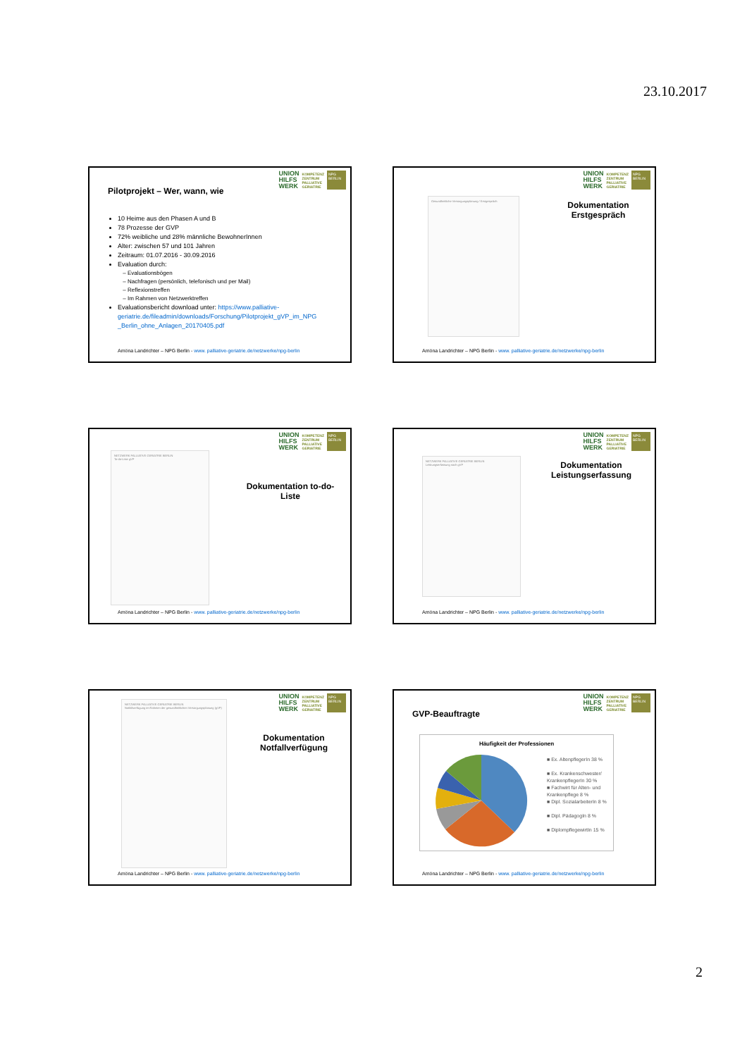23.10.2017
UNION
HILFS
WERK
KOMPETENZ
ZENTRUM
PALLIATIVE
GERIATRIE
NPG BERLIN
Pilotprojekt – Wer, wann, wie
10 Heime aus den Phasen A und B
78 Prozesse der GVP
72% weibliche und 28% männliche BewohnerInnen
Alter: zwischen 57 und 101 Jahren
Zeitraum: 01.07.2016 - 30.09.2016
Evaluation durch:
Evaluationsbögen
Nachfragen (persönlich, telefonisch und per Mail)
Reflexionstreffen
Im Rahmen von Netzwerktreffen
Evaluationsbericht download unter: https://www.palliative-geriatrie.de/fileadmin/downloads/Forschung/Pilotprojekt_gVP_im_NPG _Berlin_ohne_Anlagen_20170405.pdf
Amöna Landrichter – NPG Berlin - www. palliative-geriatrie.de/netzwerke/npg-berlin
UNION
HILFS
WERK
KOMPETENZ
ZENTRUM
PALLIATIVE
GERIATRIE
NPG BERLIN
Gesundheitliche Versorgungsplanung / Erstgespräch
Dokumentation Erstgespräch
Amöna Landrichter – NPG Berlin - www. palliative-geriatrie.de/netzwerke/npg-berlin
UNION
HILFS
WERK
KOMPETENZ
ZENTRUM
PALLIATIVE
GERIATRIE
NPG BERLIN
NETZWERK PALLIATIVE GERIATRIE BERLIN
To-do-Liste gVP
Dokumentation to-do-Liste
Amöna Landrichter – NPG Berlin - www. palliative-geriatrie.de/netzwerke/npg-berlin
UNION
HILFS
WERK
KOMPETENZ
ZENTRUM
PALLIATIVE
GERIATRIE
NPG BERLIN
NETZWERK PALLIATIVE GERIATRIE BERLIN
Leistungserfassung nach gVP
Dokumentation Leistungserfassung
Amöna Landrichter – NPG Berlin - www. palliative-geriatrie.de/netzwerke/npg-berlin
UNION
HILFS
WERK
KOMPETENZ
ZENTRUM
PALLIATIVE
GERIATRIE
NPG BERLIN
NETZWERK PALLIATIVE GERIATRIE BERLIN
Notfallverfügung im Rahmen der gesundheitlichen Versorgungsplanung (gVP)
Dokumentation Notfallverfügung
Amöna Landrichter – NPG Berlin - www. palliative-geriatrie.de/netzwerke/npg-berlin
UNION
HILFS
WERK
KOMPETENZ
ZENTRUM
PALLIATIVE
GERIATRIE
NPG BERLIN
GVP-Beauftragte
Häufigkeit der Professionen
■ Ex. AltenpflegerIn 38 %
■ Ex. Krankenschwester/ KrankenpflegerIn 30 %
■ Fachwirt für Alten- und Krankenpflege 8 %
■ Dipl. SozialarbeiterIn 8 %
■ Dipl. PädagogIn 8 %
■ DiplompflegewirtIn 15 %
Amöna Landrichter – NPG Berlin - www. palliative-geriatrie.de/netzwerke/npg-berlin
2